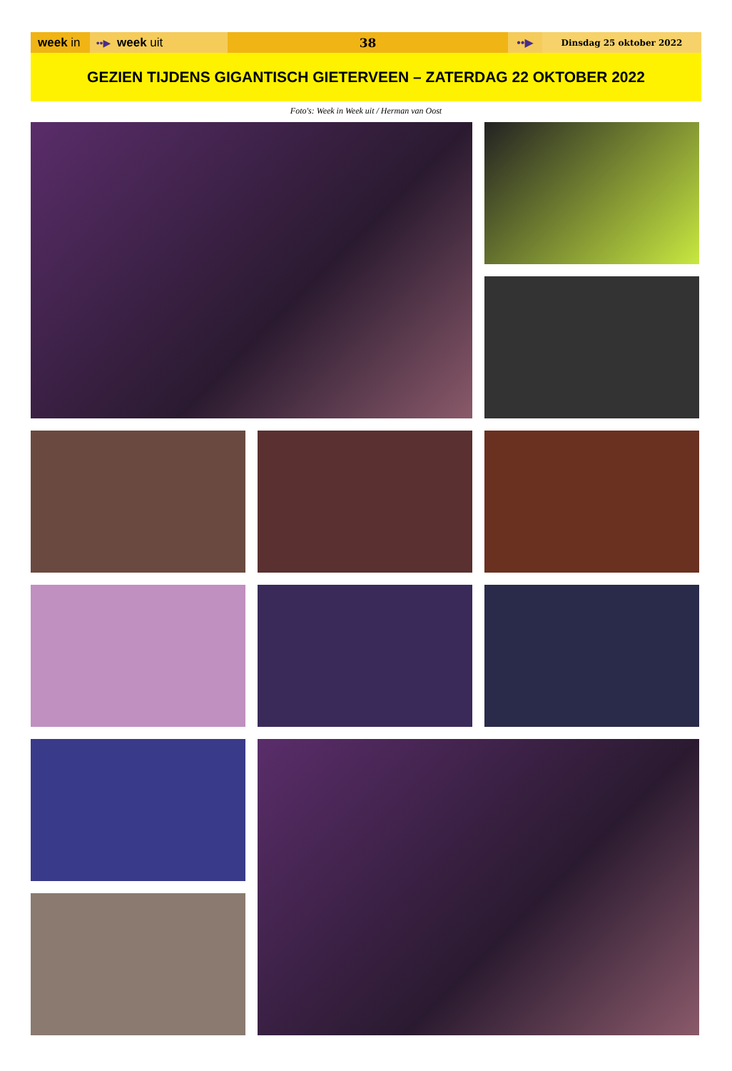week in
••▶
week uit 38 ••▶
Dinsdag 25 oktober 2022
GEZIEN TIJDENS GIGANTISCH GIETERVEEN – ZATERDAG 22 OKTOBER 2022
Foto's: Week in Week uit / Herman van Oost